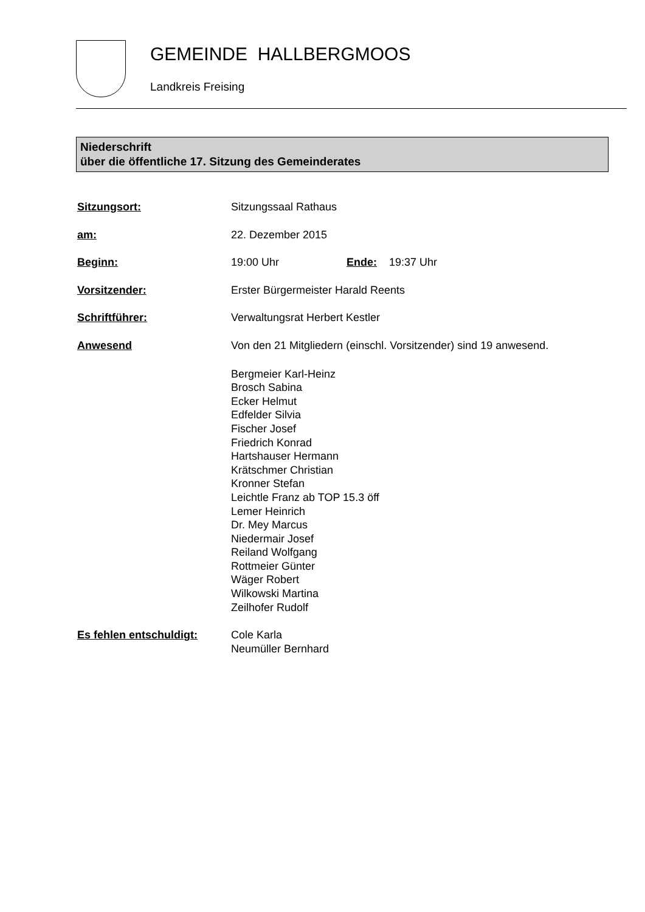GEMEINDE HALLBERGMOOS
Landkreis Freising
Niederschrift
über die öffentliche 17. Sitzung des Gemeinderates
Sitzungsort: Sitzungssaal Rathaus
am: 22. Dezember 2015
Beginn: 19:00 Uhr Ende: 19:37 Uhr
Vorsitzender: Erster Bürgermeister Harald Reents
Schriftführer: Verwaltungsrat Herbert Kestler
Anwesend Von den 21 Mitgliedern (einschl. Vorsitzender) sind 19 anwesend.
Bergmeier Karl-Heinz
Brosch Sabina
Ecker Helmut
Edfelder Silvia
Fischer Josef
Friedrich Konrad
Hartshauser Hermann
Krätschmer Christian
Kronner Stefan
Leichtle Franz ab TOP 15.3 öff
Lemer Heinrich
Dr. Mey Marcus
Niedermair Josef
Reiland Wolfgang
Rottmeier Günter
Wäger Robert
Wilkowski Martina
Zeilhofer Rudolf
Es fehlen entschuldigt: Cole Karla
Neumüller Bernhard